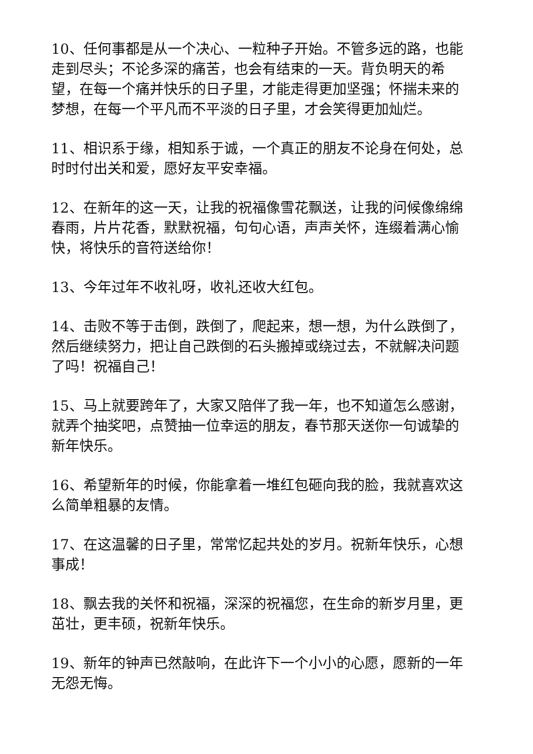10、任何事都是从一个决心、一粒种子开始。不管多远的路，也能走到尽头；不论多深的痛苦，也会有结束的一天。背负明天的希望，在每一个痛并快乐的日子里，才能走得更加坚强；怀揣未来的梦想，在每一个平凡而不平淡的日子里，才会笑得更加灿烂。
11、相识系于缘，相知系于诚，一个真正的朋友不论身在何处，总时时付出关和爱，愿好友平安幸福。
12、在新年的这一天，让我的祝福像雪花飘送，让我的问候像绵绵春雨，片片花香，默默祝福，句句心语，声声关怀，连缀着满心愉快，将快乐的音符送给你！
13、今年过年不收礼呀，收礼还收大红包。
14、击败不等于击倒，跌倒了，爬起来，想一想，为什么跌倒了，然后继续努力，把让自己跌倒的石头搬掉或绕过去，不就解决问题了吗！祝福自己！
15、马上就要跨年了，大家又陪伴了我一年，也不知道怎么感谢，就弄个抽奖吧，点赞抽一位幸运的朋友，春节那天送你一句诚挚的新年快乐。
16、希望新年的时候，你能拿着一堆红包砸向我的脸，我就喜欢这么简单粗暴的友情。
17、在这温馨的日子里，常常忆起共处的岁月。祝新年快乐，心想事成！
18、飘去我的关怀和祝福，深深的祝福您，在生命的新岁月里，更茁壮，更丰硕，祝新年快乐。
19、新年的钟声已然敲响，在此许下一个小小的心愿，愿新的一年无怨无悔。